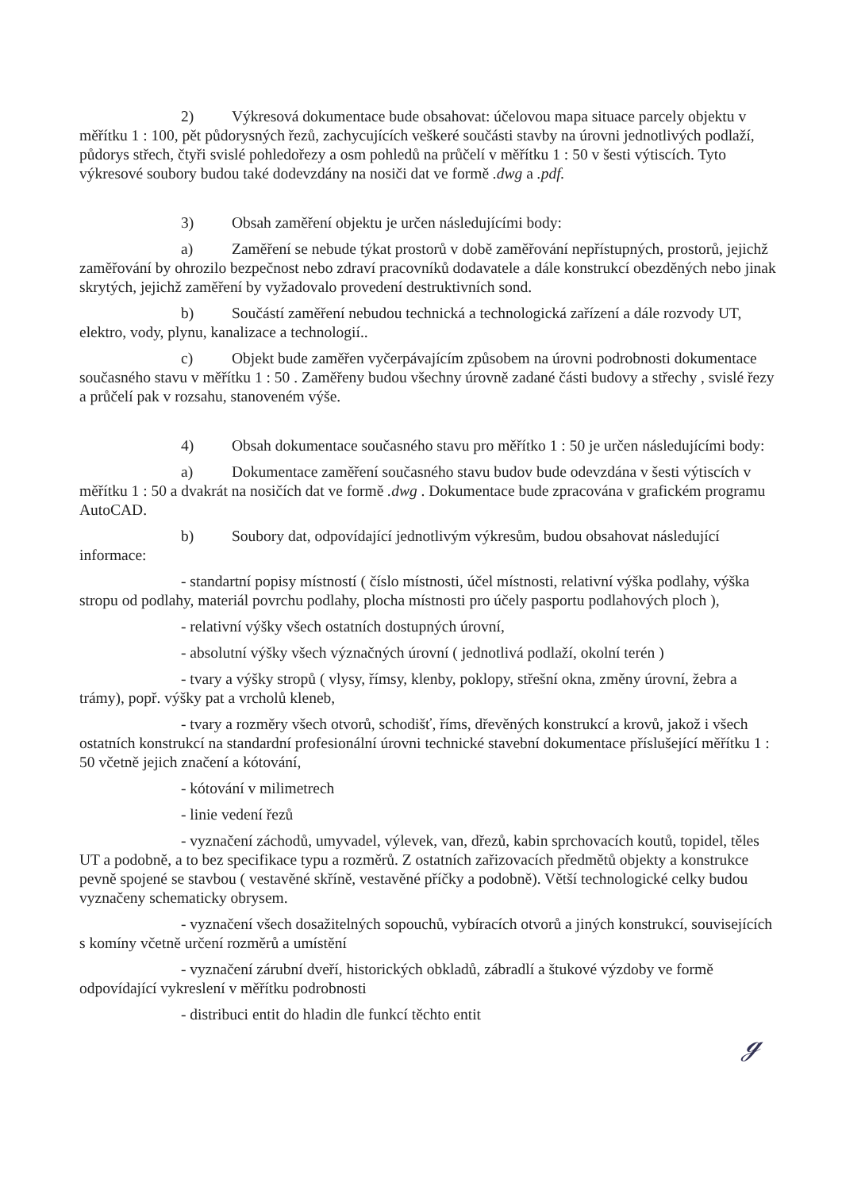2) Výkresová dokumentace bude obsahovat: účelovou mapa situace parcely objektu v měřítku 1 : 100, pět půdorysných řezů, zachycujících veškeré součásti stavby na úrovni jednotlivých podlaží, půdorys střech, čtyři svislé pohledořezy a osm pohledů na průčelí v měřítku 1 : 50 v šesti výtiscích. Tyto výkresové soubory budou také dodevzdány na nosiči dat ve formě .dwg a .pdf.
3) Obsah zaměření objektu je určen následujícími body:
a) Zaměření se nebude týkat prostorů v době zaměřování nepřístupných, prostorů, jejichž zaměřování by ohrozilo bezpečnost nebo zdraví pracovníků dodavatele a dále konstrukcí obezděných nebo jinak skrytých, jejichž zaměření by vyžadovalo provedení destruktivních sond.
b) Součástí zaměření nebudou technická a technologická zařízení a dále rozvody UT, elektro, vody, plynu, kanalizace a technologií..
c) Objekt bude zaměřen vyčerpávajícím způsobem na úrovni podrobnosti dokumentace současného stavu v měřítku 1 : 50 . Zaměřeny budou všechny úrovně zadané části budovy a střechy , svislé řezy a průčelí pak v rozsahu, stanoveném výše.
4) Obsah dokumentace současného stavu pro měřítko 1 : 50 je určen následujícími body:
a) Dokumentace zaměření současného stavu budov bude odevzdána v šesti výtiscích v měřítku 1 : 50 a dvakrát na nosičích dat ve formě .dwg . Dokumentace bude zpracována v grafickém programu AutoCAD.
b) Soubory dat, odpovídající jednotlivým výkresům, budou obsahovat následující informace:
- standartní popisy místností ( číslo místnosti, účel místnosti, relativní výška podlahy, výška stropu od podlahy, materiál povrchu podlahy, plocha místnosti pro účely pasportu podlahových ploch ),
- relativní výšky všech ostatních dostupných úrovní,
- absolutní výšky všech význačných úrovní ( jednotlivá podlaží, okolní terén )
- tvary a výšky stropů ( vlysy, římsy, klenby, poklopy, střešní okna, změny úrovní, žebra a trámy), popř. výšky pat a vrcholů kleneb,
- tvary a rozměry všech otvorů, schodišť, říms, dřevěných konstrukcí a krovů, jakož i všech ostatních konstrukcí na standardní profesionální úrovni technické stavební dokumentace příslušející měřítku 1 : 50 včetně jejich značení a kótování,
- kótování v milimetrech
- linie vedení řezů
- vyznačení záchodů, umyvadel, výlevek, van, dřezů, kabin sprchovacích koutů, topidel, těles UT a podobně, a to bez specifikace typu a rozměrů. Z ostatních zařizovacích předmětů objekty a konstrukce pevně spojené se stavbou ( vestavěné skříně, vestavěné příčky a podobně). Větší technologické celky budou vyznačeny schematicky obrysem.
- vyznačení všech dosažitelných sopouchů, vybíracích otvorů a jiných konstrukcí, souvisejících s komíny včetně určení rozměrů a umístění
- vyznačení zárubní dveří, historických obkladů, zábradlí a štukové výzdoby ve formě odpovídající vykreslení v měřítku podrobnosti
- distribuci entit do hladin dle funkcí těchto entit
ℊ